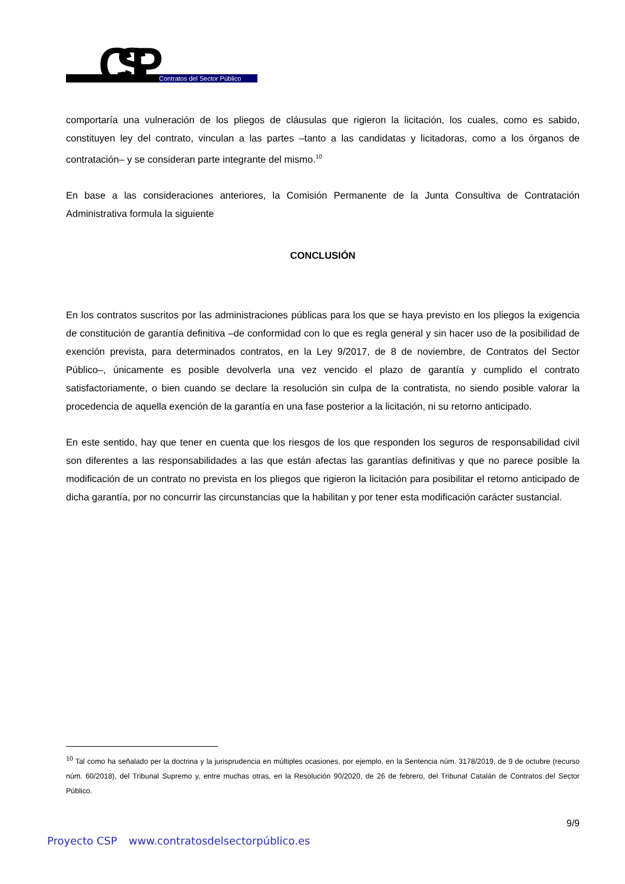CSP
Contratos del Sector Público
comportaría una vulneración de los pliegos de cláusulas que rigieron la licitación, los cuales, como es sabido, constituyen ley del contrato, vinculan a las partes –tanto a las candidatas y licitadoras, como a los órganos de contratación– y se consideran parte integrante del mismo.<sup>10</sup>
En base a las consideraciones anteriores, la Comisión Permanente de la Junta Consultiva de Contratación Administrativa formula la siguiente
CONCLUSIÓN
En los contratos suscritos por las administraciones públicas para los que se haya previsto en los pliegos la exigencia de constitución de garantía definitiva –de conformidad con lo que es regla general y sin hacer uso de la posibilidad de exención prevista, para determinados contratos, en la Ley 9/2017, de 8 de noviembre, de Contratos del Sector Público–, únicamente es posible devolverla una vez vencido el plazo de garantía y cumplido el contrato satisfactoriamente, o bien cuando se declare la resolución sin culpa de la contratista, no siendo posible valorar la procedencia de aquella exención de la garantía en una fase posterior a la licitación, ni su retorno anticipado.
En este sentido, hay que tener en cuenta que los riesgos de los que responden los seguros de responsabilidad civil son diferentes a las responsabilidades a las que están afectas las garantías definitivas y que no parece posible la modificación de un contrato no prevista en los pliegos que rigieron la licitación para posibilitar el retorno anticipado de dicha garantía, por no concurrir las circunstancias que la habilitan y por tener esta modificación carácter sustancial.
<sup>10</sup> Tal como ha señalado per la doctrina y la jurisprudencia en múltiples ocasiones, por ejemplo, en la Sentencia núm. 3178/2019, de 9 de octubre (recurso núm. 60/2018), del Tribunal Supremo y, entre muchas otras, en la Resolución 90/2020, de 26 de febrero, del Tribunal Catalán de Contratos del Sector Público.
9/9
Proyecto CSP www.contratosdelsectorpúblico.es